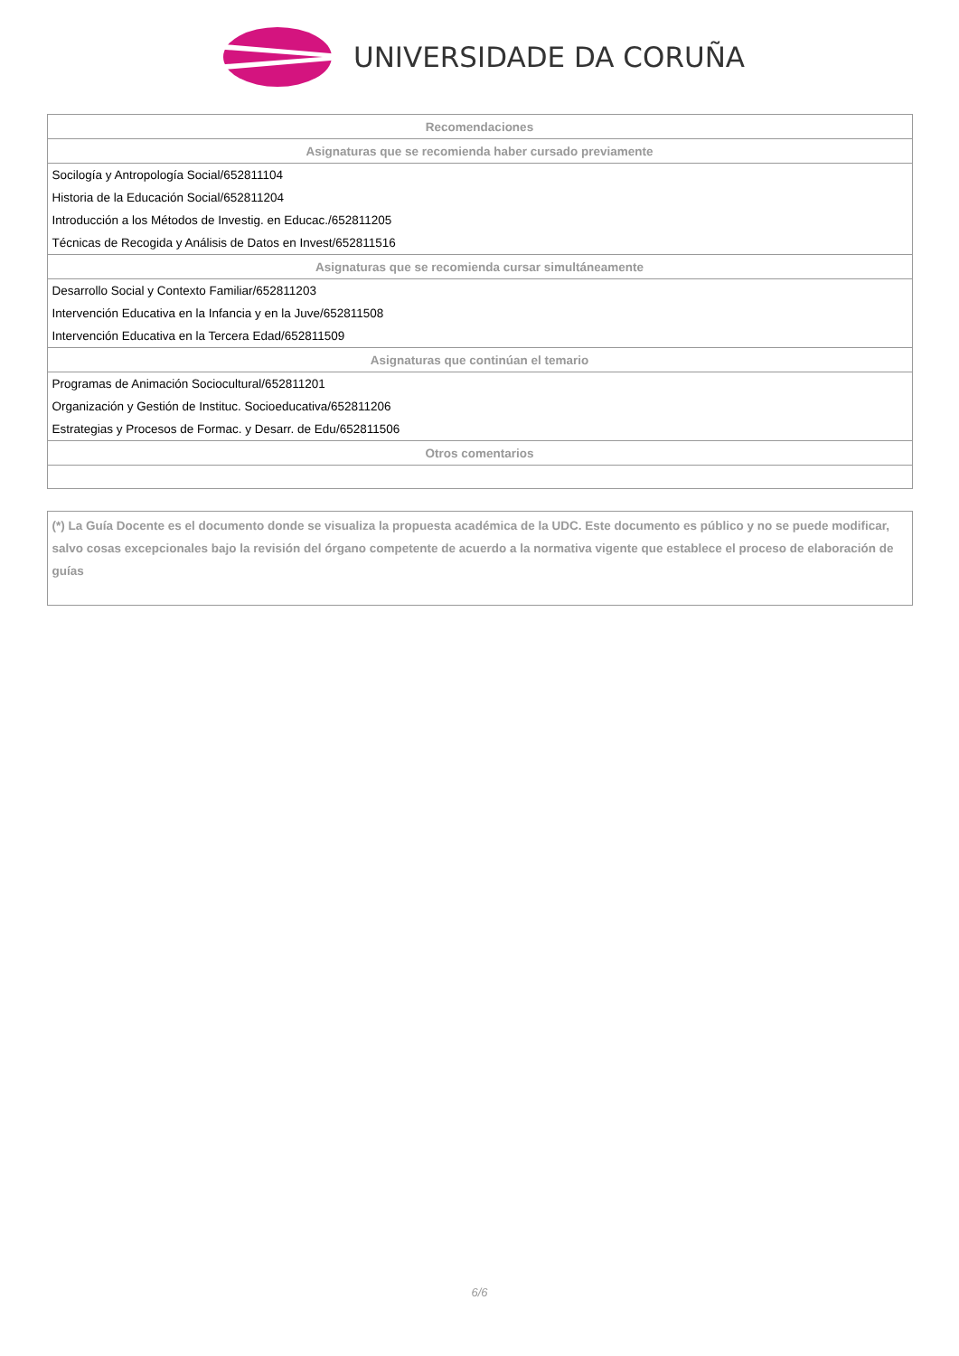UNIVERSIDADE DA CORUÑA
| Recomendaciones |
| --- |
| Asignaturas que se recomienda haber cursado previamente |
| Socilogía y Antropología Social/652811104 |
| Historia de la Educación Social/652811204 |
| Introducción a los Métodos de Investig. en Educac./652811205 |
| Técnicas de Recogida y Análisis de Datos en Invest/652811516 |
| Asignaturas que se recomienda cursar simultáneamente |
| Desarrollo Social y Contexto Familiar/652811203 |
| Intervención Educativa en la Infancia y en la Juve/652811508 |
| Intervención Educativa en la Tercera Edad/652811509 |
| Asignaturas que continúan el temario |
| Programas de Animación Sociocultural/652811201 |
| Organización y Gestión de Instituc. Socioeducativa/652811206 |
| Estrategias y Procesos de Formac. y Desarr. de Edu/652811506 |
| Otros comentarios |
(*) La Guía Docente es el documento donde se visualiza la propuesta académica de la UDC. Este documento es público y no se puede modificar, salvo cosas excepcionales bajo la revisión del órgano competente de acuerdo a la normativa vigente que establece el proceso de elaboración de guías
6/6